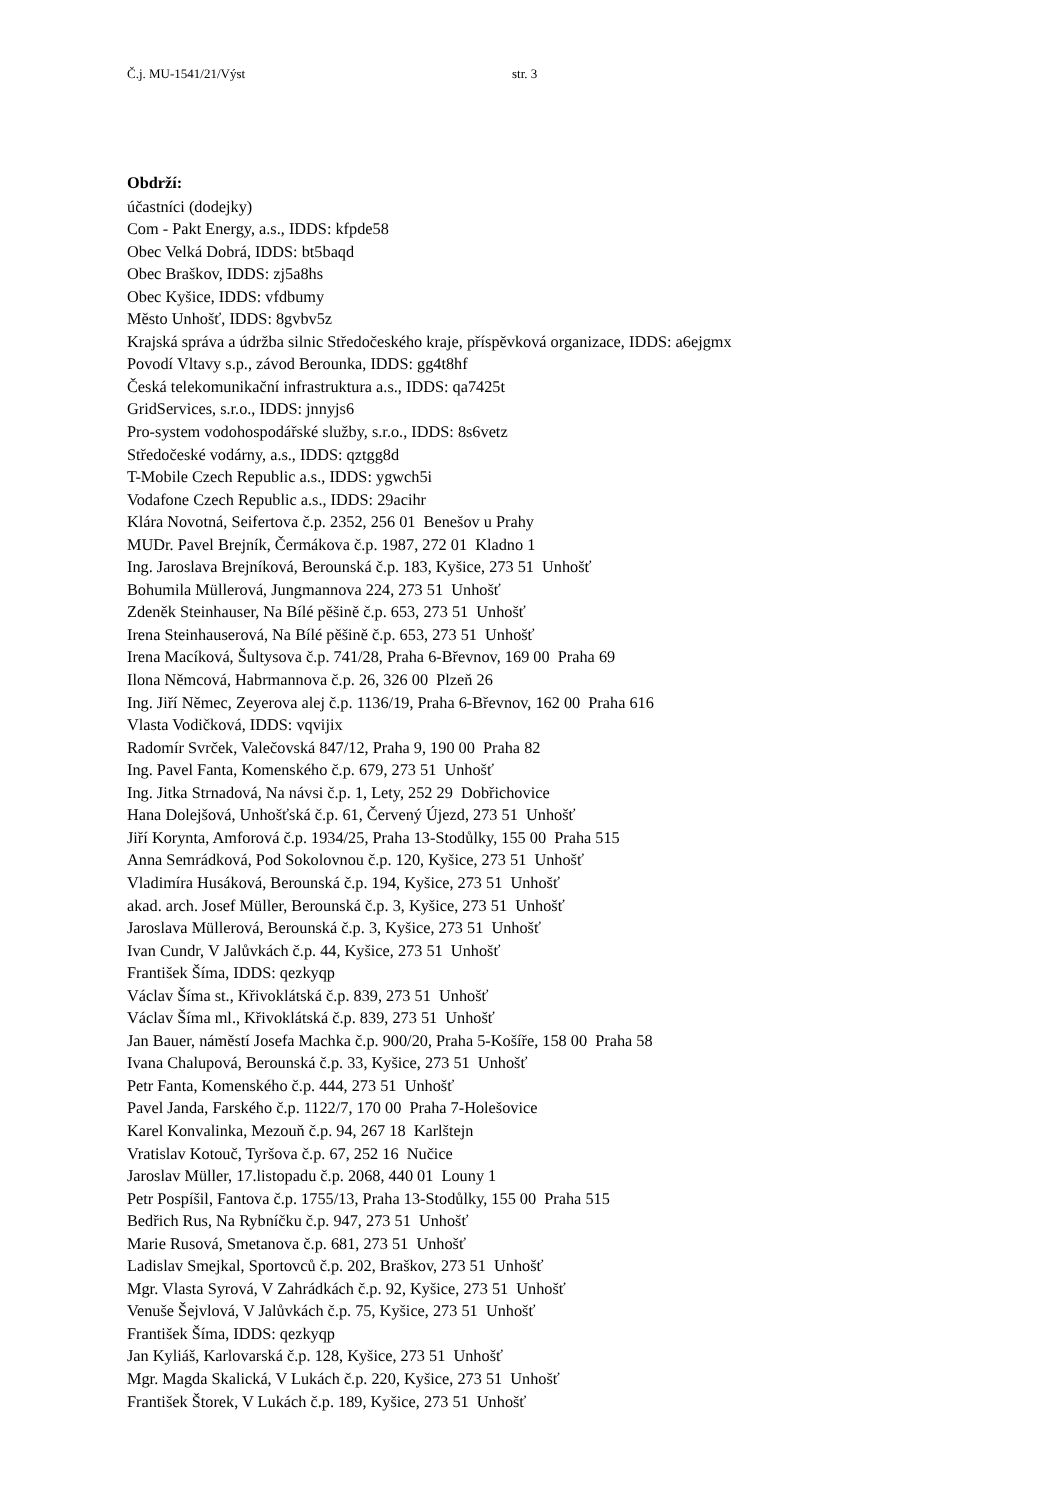Č.j. MU-1541/21/Výst str. 3
Obdrží:
účastníci (dodejky) Com - Pakt Energy, a.s., IDDS: kfpde58 Obec Velká Dobrá, IDDS: bt5baqd Obec Braškov, IDDS: zj5a8hs Obec Kyšice, IDDS: vfdbumy Město Unhošť, IDDS: 8gvbv5z Krajská správa a údržba silnic Středočeského kraje, příspěvková organizace, IDDS: a6ejgmx Povodí Vltavy s.p., závod Berounka, IDDS: gg4t8hf Česká telekomunikační infrastruktura a.s., IDDS: qa7425t GridServices, s.r.o., IDDS: jnnyjs6 Pro-system vodohospodářské služby, s.r.o., IDDS: 8s6vetz Středočeské vodárny, a.s., IDDS: qztgg8d T-Mobile Czech Republic a.s., IDDS: ygwch5i Vodafone Czech Republic a.s., IDDS: 29acihr Klára Novotná, Seifertova č.p. 2352, 256 01 Benešov u Prahy MUDr. Pavel Brejník, Čermákova č.p. 1987, 272 01 Kladno 1 Ing. Jaroslava Brejníková, Berounská č.p. 183, Kyšice, 273 51 Unhošť Bohumila Müllerová, Jungmannova 224, 273 51 Unhošť Zdeněk Steinhauser, Na Bílé pěšině č.p. 653, 273 51 Unhošť Irena Steinhauserová, Na Bílé pěšině č.p. 653, 273 51 Unhošť Irena Macíková, Šultysova č.p. 741/28, Praha 6-Břevnov, 169 00 Praha 69 Ilona Němcová, Habrmannova č.p. 26, 326 00 Plzeň 26 Ing. Jiří Němec, Zeyerova alej č.p. 1136/19, Praha 6-Břevnov, 162 00 Praha 616 Vlasta Vodičková, IDDS: vqvijix Radomír Svrček, Valečovská 847/12, Praha 9, 190 00 Praha 82 Ing. Pavel Fanta, Komenského č.p. 679, 273 51 Unhošť Ing. Jitka Strnadová, Na návsi č.p. 1, Lety, 252 29 Dobřichovice Hana Dolejšová, Unhošťská č.p. 61, Červený Újezd, 273 51 Unhošť Jiří Korynta, Amforová č.p. 1934/25, Praha 13-Stodůlky, 155 00 Praha 515 Anna Semrádková, Pod Sokolovnou č.p. 120, Kyšice, 273 51 Unhošť Vladimíra Husáková, Berounská č.p. 194, Kyšice, 273 51 Unhošť akad. arch. Josef Müller, Berounská č.p. 3, Kyšice, 273 51 Unhošť Jaroslava Müllerová, Berounská č.p. 3, Kyšice, 273 51 Unhošť Ivan Cundr, V Jalůvkách č.p. 44, Kyšice, 273 51 Unhošť František Šíma, IDDS: qezkyqp Václav Šíma st., Křivoklátská č.p. 839, 273 51 Unhošť Václav Šíma ml., Křivoklátská č.p. 839, 273 51 Unhošť Jan Bauer, náměstí Josefa Machka č.p. 900/20, Praha 5-Košíře, 158 00 Praha 58 Ivana Chalupová, Berounská č.p. 33, Kyšice, 273 51 Unhošť Petr Fanta, Komenského č.p. 444, 273 51 Unhošť Pavel Janda, Farského č.p. 1122/7, 170 00 Praha 7-Holešovice Karel Konvalinka, Mezouň č.p. 94, 267 18 Karlštejn Vratislav Kotouč, Tyršova č.p. 67, 252 16 Nučice Jaroslav Müller, 17.listopadu č.p. 2068, 440 01 Louny 1 Petr Pospíšil, Fantova č.p. 1755/13, Praha 13-Stodůlky, 155 00 Praha 515 Bedřich Rus, Na Rybníčku č.p. 947, 273 51 Unhošť Marie Rusová, Smetanova č.p. 681, 273 51 Unhošť Ladislav Smejkal, Sportovců č.p. 202, Braškov, 273 51 Unhošť Mgr. Vlasta Syrová, V Zahrádkách č.p. 92, Kyšice, 273 51 Unhošť Venuše Šejvlová, V Jalůvkách č.p. 75, Kyšice, 273 51 Unhošť František Šíma, IDDS: qezkyqp Jan Kyliáš, Karlovarská č.p. 128, Kyšice, 273 51 Unhošť Mgr. Magda Skalická, V Lukách č.p. 220, Kyšice, 273 51 Unhošť František Štorek, V Lukách č.p. 189, Kyšice, 273 51 Unhošť